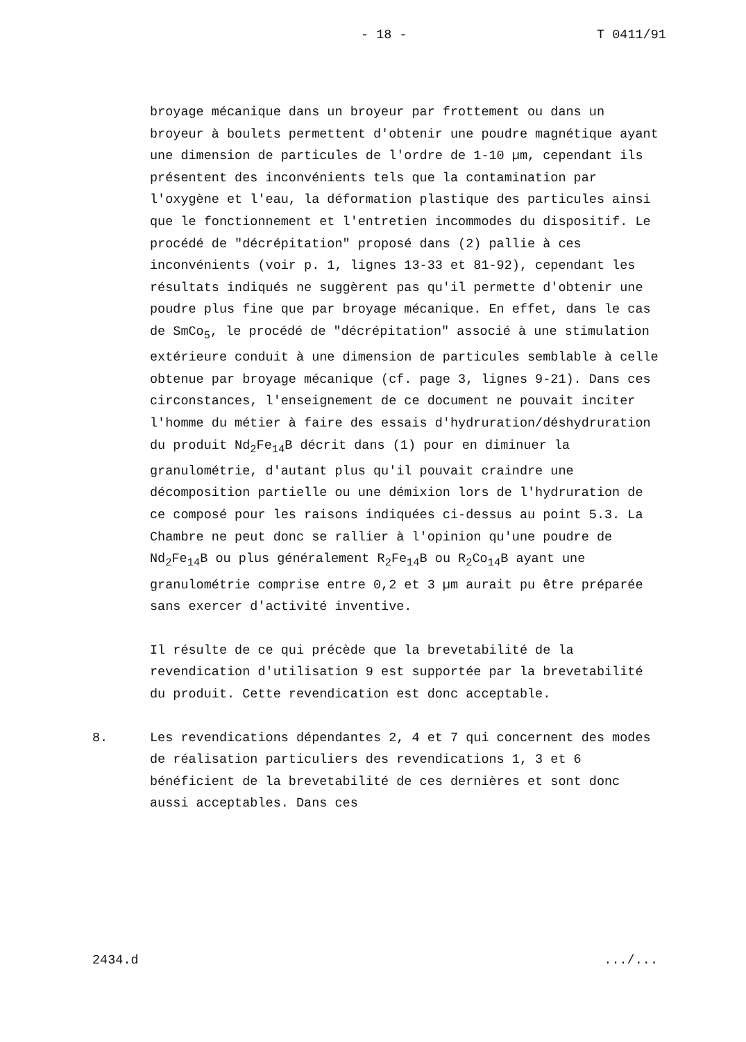- 18 - T 0411/91
broyage mécanique dans un broyeur par frottement ou dans un broyeur à boulets permettent d'obtenir une poudre magnétique ayant une dimension de particules de l'ordre de 1-10 µm, cependant ils présentent des inconvénients tels que la contamination par l'oxygène et l'eau, la déformation plastique des particules ainsi que le fonctionnement et l'entretien incommodes du dispositif. Le procédé de "décrépitation" proposé dans (2) pallie à ces inconvénients (voir p. 1, lignes 13-33 et 81-92), cependant les résultats indiqués ne suggèrent pas qu'il permette d'obtenir une poudre plus fine que par broyage mécanique. En effet, dans le cas de SmCo<sub>5</sub>, le procédé de "décrépitation" associé à une stimulation extérieure conduit à une dimension de particules semblable à celle obtenue par broyage mécanique (cf. page 3, lignes 9-21). Dans ces circonstances, l'enseignement de ce document ne pouvait inciter l'homme du métier à faire des essais d'hydruration/déshydruration du produit Nd<sub>2</sub>Fe<sub>14</sub>B décrit dans (1) pour en diminuer la granulométrie, d'autant plus qu'il pouvait craindre une décomposition partielle ou une démixion lors de l'hydruration de ce composé pour les raisons indiquées ci-dessus au point 5.3. La Chambre ne peut donc se rallier à l'opinion qu'une poudre de Nd<sub>2</sub>Fe<sub>14</sub>B ou plus généralement R<sub>2</sub>Fe<sub>14</sub>B ou R<sub>2</sub>Co<sub>14</sub>B ayant une granulométrie comprise entre 0,2 et 3 µm aurait pu être préparée sans exercer d'activité inventive.
Il résulte de ce qui précède que la brevetabilité de la revendication d'utilisation 9 est supportée par la brevetabilité du produit. Cette revendication est donc acceptable.
8. Les revendications dépendantes 2, 4 et 7 qui concernent des modes de réalisation particuliers des revendications 1, 3 et 6 bénéficient de la brevetabilité de ces dernières et sont donc aussi acceptables. Dans ces
2434.d.../...